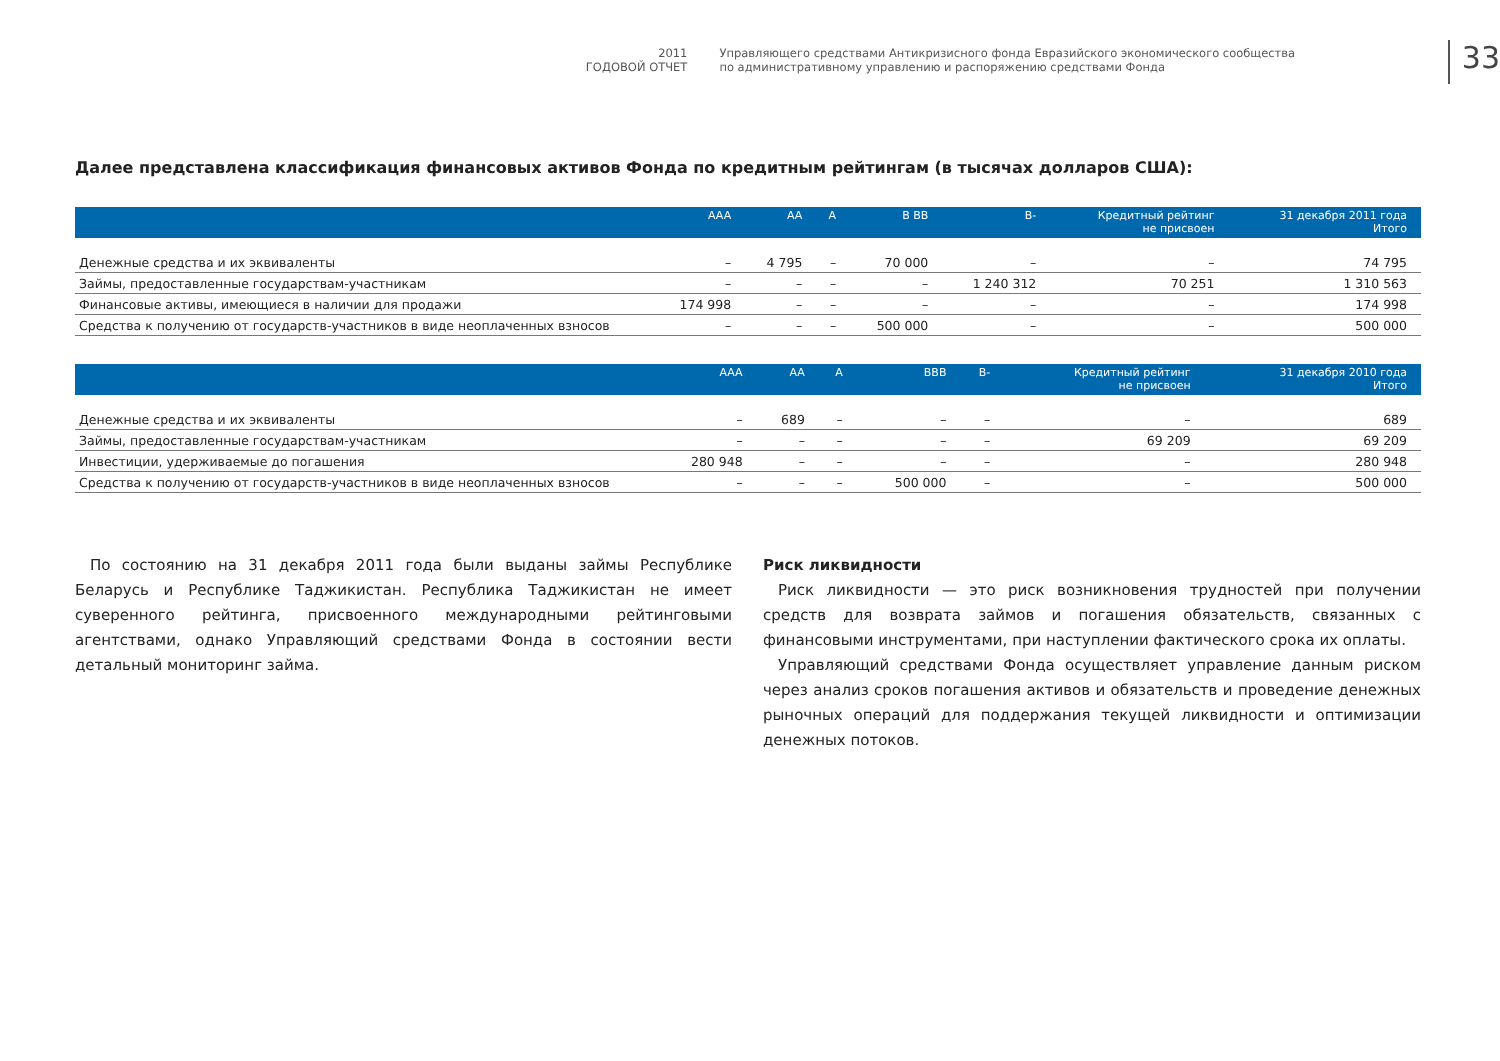2011
ГОДОВОЙ ОТЧЕТ
Управляющего средствами Антикризисного фонда Евразийского экономического сообщества
по административному управлению и распоряжению средствами Фонда
33
Далее представлена классификация финансовых активов Фонда по кредитным рейтингам (в тысячах долларов США):
| | AAA | AA | A | B BB | B- | Кредитный рейтинг не присвоен | 31 декабря 2011 года Итого |
| --- | --- | --- | --- | --- | --- | --- | --- |
| Денежные средства и их эквиваленты | – | 4 795 | – | 70 000 | – | – | 74 795 |
| Займы, предоставленные государствам-участникам | – | – | – | – | 1 240 312 | 70 251 | 1 310 563 |
| Финансовые активы, имеющиеся в наличии для продажи | 174 998 | – | – | – | – | – | 174 998 |
| Средства к получению от государств-участников в виде неоплаченных взносов | – | – | – | 500 000 | – | – | 500 000 |
| | AAA | AA | A | BBB | B- | Кредитный рейтинг не присвоен | 31 декабря 2010 года Итого |
| --- | --- | --- | --- | --- | --- | --- | --- |
| Денежные средства и их эквиваленты | – | 689 | – | – | – | – | 689 |
| Займы, предоставленные государствам-участникам | – | – | – | – | – | 69 209 | 69 209 |
| Инвестиции, удерживаемые до погашения | 280 948 | – | – | – | – | – | 280 948 |
| Средства к получению от государств-участников в виде неоплаченных взносов | – | – | – | 500 000 | – | – | 500 000 |
По состоянию на 31 декабря 2011 года были выданы займы Республике Беларусь и Республике Таджикистан. Республика Таджикистан не имеет суверенного рейтинга, присвоенного международными рейтинговыми агентствами, однако Управляющий средствами Фонда в состоянии вести детальный мониторинг займа.
Риск ликвидности
Риск ликвидности — это риск возникновения трудностей при получении средств для возврата займов и погашения обязательств, связанных с финансовыми инструментами, при наступлении фактического срока их оплаты.
Управляющий средствами Фонда осуществляет управление данным риском через анализ сроков погашения активов и обязательств и проведение денежных рыночных операций для поддержания текущей ликвидности и оптимизации денежных потоков.